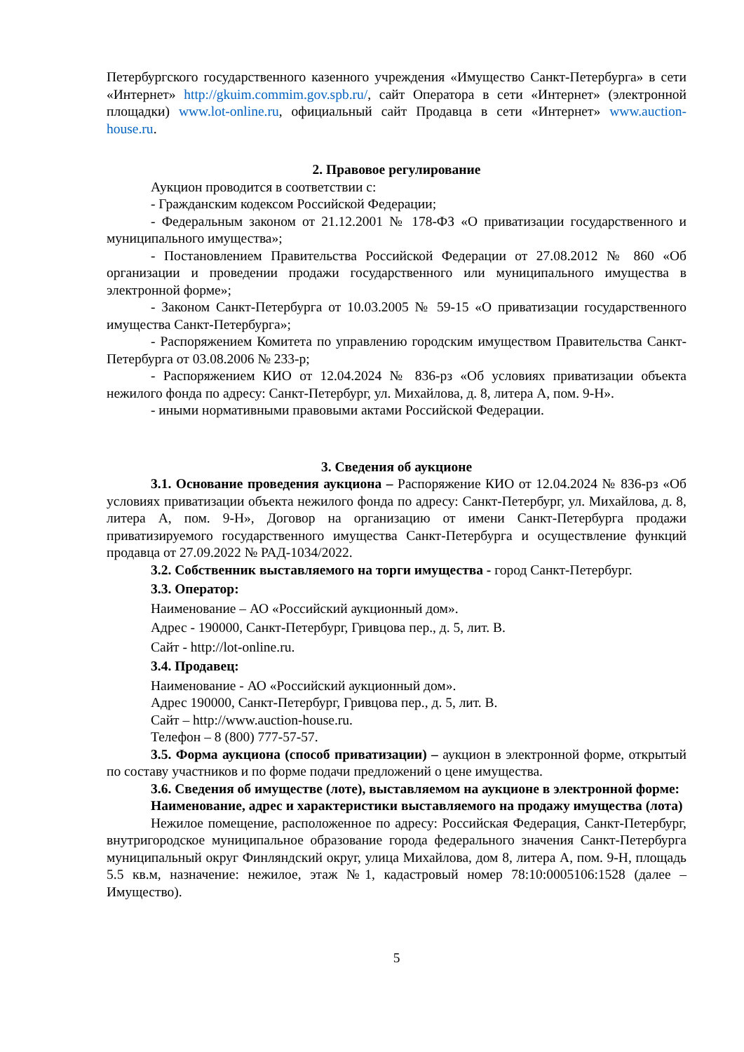Петербургского государственного казенного учреждения «Имущество Санкт-Петербурга» в сети «Интернет» http://gkuim.commim.gov.spb.ru/, сайт Оператора в сети «Интернет» (электронной площадки) www.lot-online.ru, официальный сайт Продавца в сети «Интернет» www.auction-house.ru.
2. Правовое регулирование
Аукцион проводится в соответствии с:
- Гражданским кодексом Российской Федерации;
- Федеральным законом от 21.12.2001 № 178-ФЗ «О приватизации государственного и муниципального имущества»;
- Постановлением Правительства Российской Федерации от 27.08.2012 № 860 «Об организации и проведении продажи государственного или муниципального имущества в электронной форме»;
- Законом Санкт-Петербурга от 10.03.2005 № 59-15 «О приватизации государственного имущества Санкт-Петербурга»;
- Распоряжением Комитета по управлению городским имуществом Правительства Санкт-Петербурга от 03.08.2006 № 233-р;
- Распоряжением КИО от 12.04.2024 № 836-рз «Об условиях приватизации объекта нежилого фонда по адресу: Санкт-Петербург, ул. Михайлова, д. 8, литера А, пом. 9-Н».
- иными нормативными правовыми актами Российской Федерации.
3. Сведения об аукционе
3.1. Основание проведения аукциона – Распоряжение КИО от 12.04.2024 № 836-рз «Об условиях приватизации объекта нежилого фонда по адресу: Санкт-Петербург, ул. Михайлова, д. 8, литера А, пом. 9-Н», Договор на организацию от имени Санкт-Петербурга продажи приватизируемого государственного имущества Санкт-Петербурга и осуществление функций продавца от 27.09.2022 № РАД-1034/2022.
3.2. Собственник выставляемого на торги имущества - город Санкт-Петербург.
3.3. Оператор:
Наименование – АО «Российский аукционный дом».
Адрес - 190000, Санкт-Петербург, Гривцова пер., д. 5, лит. В.
Сайт - http://lot-online.ru.
3.4. Продавец:
Наименование - АО «Российский аукционный дом».
Адрес 190000, Санкт-Петербург, Гривцова пер., д. 5, лит. В.
Сайт – http://www.auction-house.ru.
Телефон – 8 (800) 777-57-57.
3.5. Форма аукциона (способ приватизации) – аукцион в электронной форме, открытый по составу участников и по форме подачи предложений о цене имущества.
3.6. Сведения об имуществе (лоте), выставляемом на аукционе в электронной форме:
Наименование, адрес и характеристики выставляемого на продажу имущества (лота)
Нежилое помещение, расположенное по адресу: Российская Федерация, Санкт-Петербург, внутригородское муниципальное образование города федерального значения Санкт-Петербурга муниципальный округ Финляндский округ, улица Михайлова, дом 8, литера А, пом. 9-Н, площадь 5.5 кв.м, назначение: нежилое, этаж №1, кадастровый номер 78:10:0005106:1528 (далее – Имущество).
5